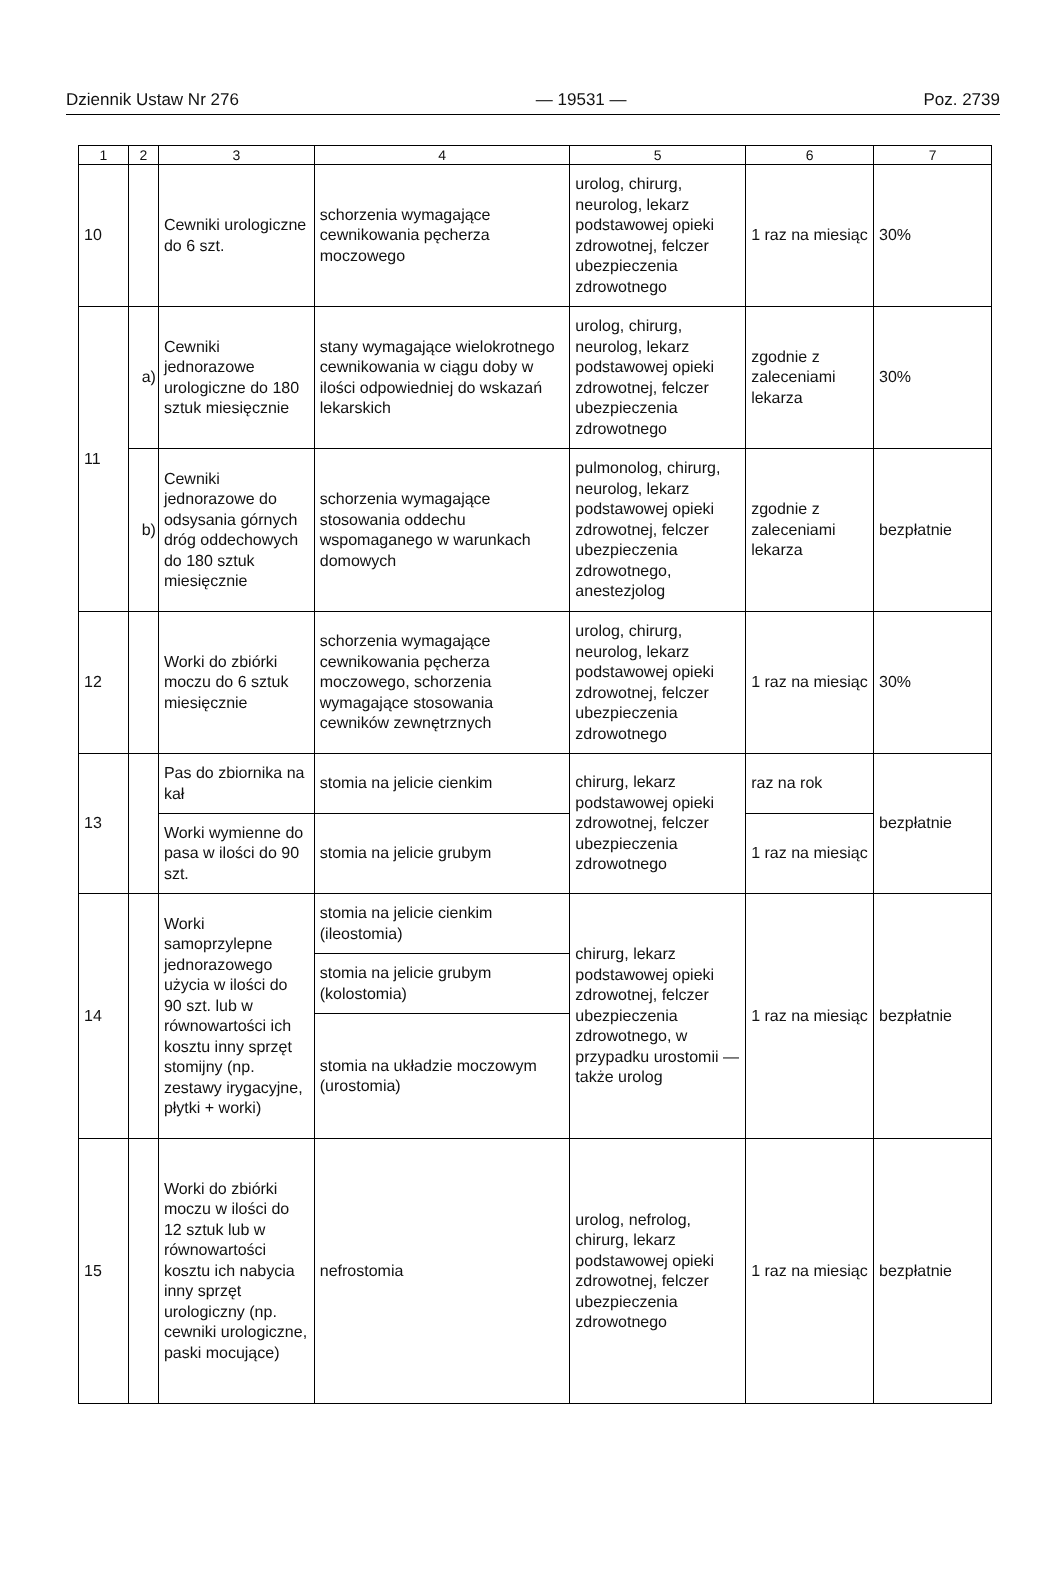Dziennik Ustaw Nr 276 — 19531 — Poz. 2739
| 1 | 2 | 3 | 4 | 5 | 6 | 7 |
| --- | --- | --- | --- | --- | --- | --- |
| 10 | | Cewniki urologiczne do 6 szt. | schorzenia wymagające cewnikowania pęcherza moczowego | urolog, chirurg, neurolog, lekarz podstawowej opieki zdrowotnej, felczer ubezpieczenia zdrowotnego | 1 raz na miesiąc | 30% |
| 11 | a) | Cewniki jednorazowe urologiczne do 180 sztuk miesięcznie | stany wymagające wielokrotnego cewnikowania w ciągu doby w ilości odpowiedniej do wskazań lekarskich | urolog, chirurg, neurolog, lekarz podstawowej opieki zdrowotnej, felczer ubezpieczenia zdrowotnego | zgodnie z zaleceniami lekarza | 30% |
| | b) | Cewniki jednorazowe do odsysania górnych dróg oddechowych do 180 sztuk miesięcznie | schorzenia wymagające stosowania oddechu wspomaganego w warunkach domowych | pulmonolog, chirurg, neurolog, lekarz podstawowej opieki zdrowotnej, felczer ubezpieczenia zdrowotnego, anestezjolog | zgodnie z zaleceniami lekarza | bezpłatnie |
| 12 | | Worki do zbiórki moczu do 6 sztuk miesięcznie | schorzenia wymagające cewnikowania pęcherza moczowego, schorzenia wymagające stosowania cewników zewnętrznych | urolog, chirurg, neurolog, lekarz podstawowej opieki zdrowotnej, felczer ubezpieczenia zdrowotnego | 1 raz na miesiąc | 30% |
| 13 | | Pas do zbiornika na kał | stomia na jelicie cienkim | chirurg, lekarz podstawowej opieki zdrowotnej, felczer ubezpieczenia zdrowotnego | raz na rok | bezpłatnie |
| | | Worki wymienne do pasa w ilości do 90 szt. | stomia na jelicie grubym | | 1 raz na miesiąc | |
| 14 | | Worki samoprzylepne jednorazowego użycia w ilości do 90 szt. lub w równowartości ich kosztu inny sprzęt stomijny (np. zestawy irygacyjne, płytki + worki) | stomia na jelicie cienkim (ileostomia) | chirurg, lekarz podstawowej opieki zdrowotnej, felczer ubezpieczenia zdrowotnego, w przypadku urostomii — także urolog | 1 raz na miesiąc | bezpłatnie |
| | | | stomia na jelicie grubym (kolostomia) | | | |
| | | | stomia na układzie moczowym (urostomia) | | | |
| 15 | | Worki do zbiórki moczu w ilości do 12 sztuk lub w równowartości kosztu ich nabycia inny sprzęt urologiczny (np. cewniki urologiczne, paski mocujące) | nefrostomia | urolog, nefrolog, chirurg, lekarz podstawowej opieki zdrowotnej, felczer ubezpieczenia zdrowotnego | 1 raz na miesiąc | bezpłatnie |